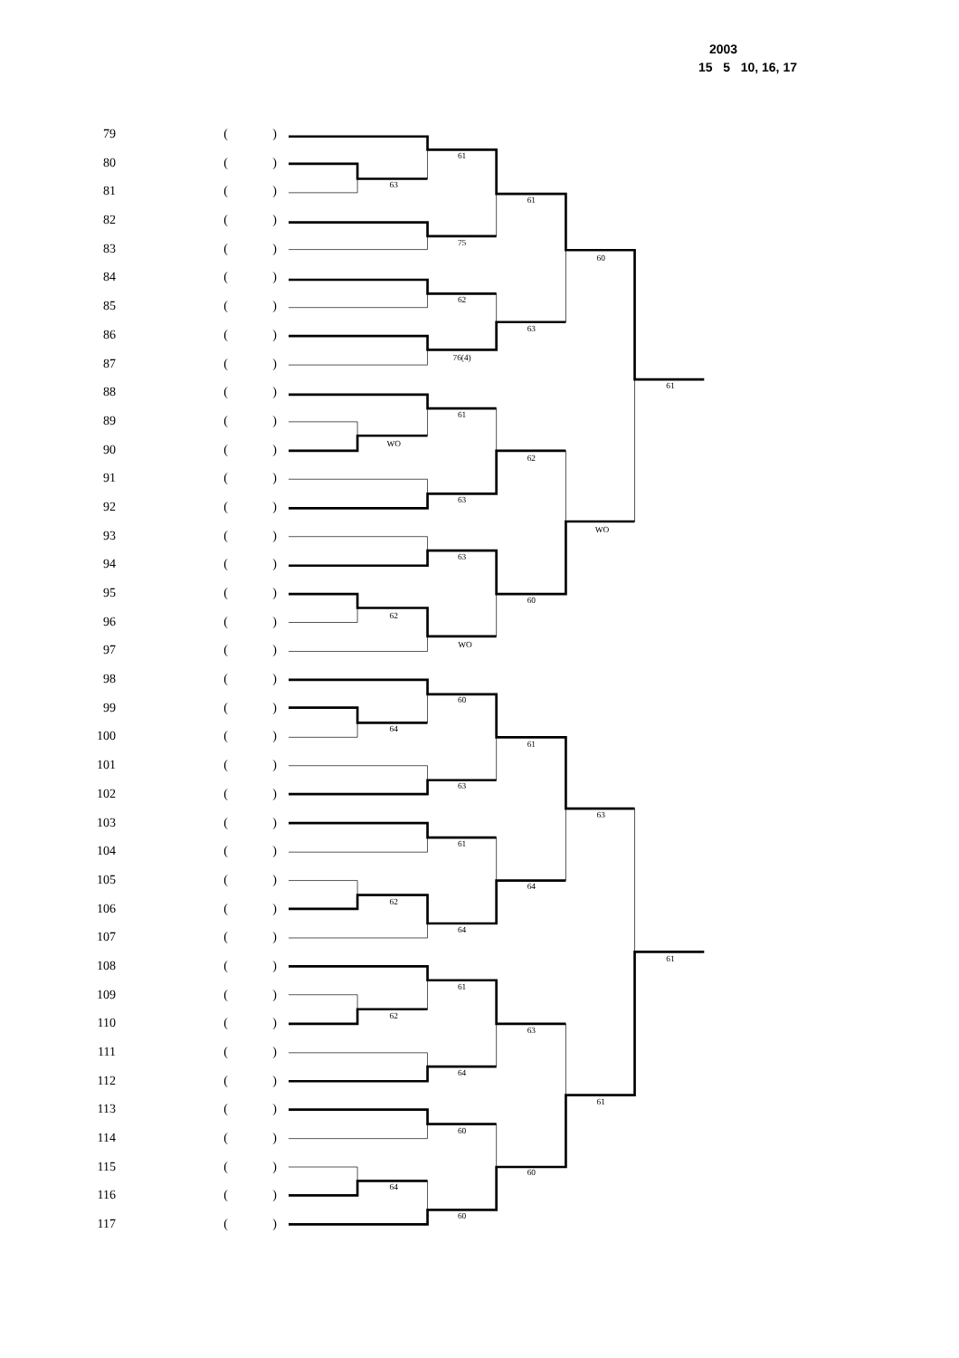2003
15 5 10, 16, 17
79 ()
80 ()
81 ()
82 ()
83 ()
84 ()
85 ()
86 ()
87 ()
88 ()
89 ()
90 ()
91 ()
92 ()
93 ()
94 ()
95 ()
96 ()
97 ()
98 ()
99 ()
100 ()
101 ()
102 ()
103 ()
104 ()
105 ()
106 ()
107 ()
108 ()
109 ()
110 ()
111 ()
112 ()
113 ()
114 ()
115 ()
116 ()
117 ()
63
61
75
61
62
76(4)
63
60
WO
61
63
62
63
62
WO
60
WO
61
64
60
63
61
61
62
64
64
63
62
61
64
63
60
64
60
60
61
61